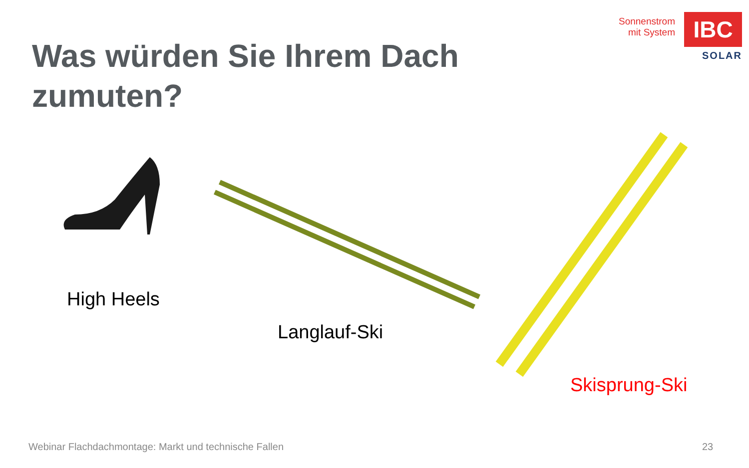Sonnenstrom
mit System
IBC
SOLAR
Was würden Sie Ihrem Dach zumuten?
High Heels
Langlauf-Ski
Skisprung-Ski
Webinar Flachdachmontage: Markt und technische Fallen
23